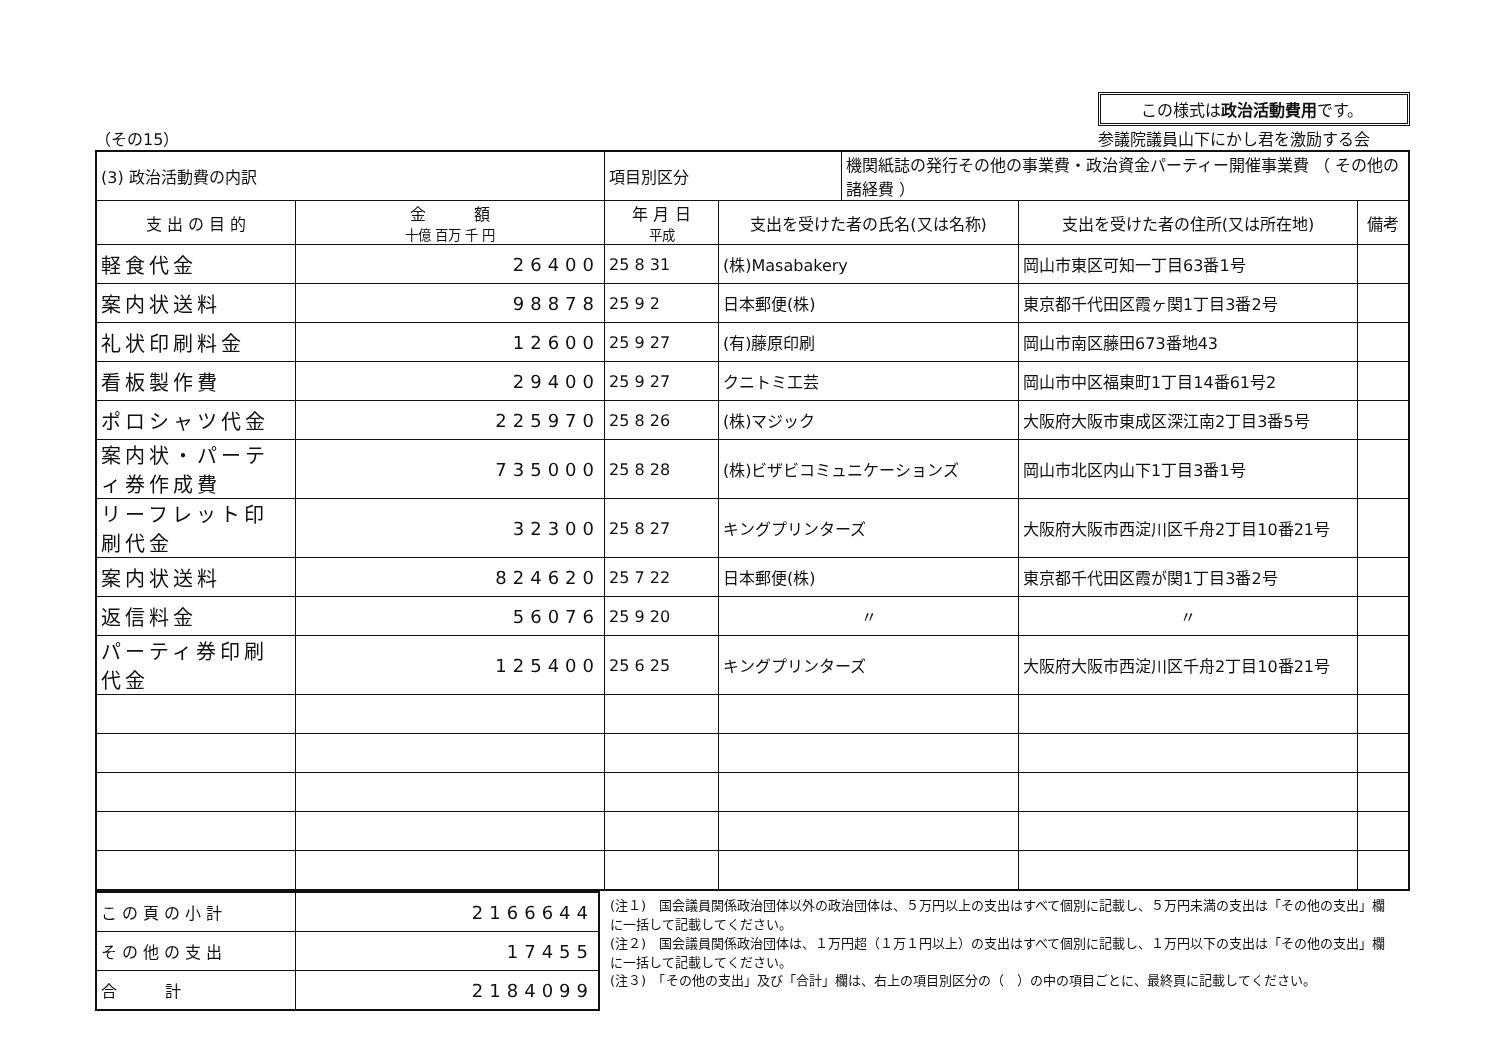（その15）
この様式は政治活動費用です。
参議院議員山下にかし君を激励する会
| (3) 政治活動費の内訳 | | 項目別区分 | | 機関紙誌の発行その他の事業費・政治資金パーティー開催事業費 （ その他の諸経費 ） | | |
| 支 出 の 目 的 | 金 額 十億 百万 千 円 | 年 月 日 平成 | 支出を受けた者の氏名(又は名称) | | 支出を受けた者の住所(又は所在地) | 備考 |
| 軽食代金 | 26400 | 25 8 31 | (株)Masabakery | | 岡山市東区可知一丁目63番1号 | |
| 案内状送料 | 98878 | 25 9 2 | 日本郵便(株) | | 東京都千代田区霞ヶ関1丁目3番2号 | |
| 礼状印刷料金 | 12600 | 25 9 27 | (有)藤原印刷 | | 岡山市南区藤田673番地43 | |
| 看板製作費 | 29400 | 25 9 27 | クニトミ工芸 | | 岡山市中区福東町1丁目14番61号2 | |
| ポロシャツ代金 | 225970 | 25 8 26 | (株)マジック | | 大阪府大阪市東成区深江南2丁目3番5号 | |
| 案内状・パーティ券作成費 | 735000 | 25 8 28 | (株)ビザビコミュニケーションズ | | 岡山市北区内山下1丁目3番1号 | |
| リーフレット印刷代金 | 32300 | 25 8 27 | キングプリンターズ | | 大阪府大阪市西淀川区千舟2丁目10番21号 | |
| 案内状送料 | 824620 | 25 7 22 | 日本郵便(株) | | 東京都千代田区霞が関1丁目3番2号 | |
| 返信料金 | 56076 | 25 9 20 | 〃 | | 〃 | |
| パーティ券印刷代金 | 125400 | 25 6 25 | キングプリンターズ | | 大阪府大阪市西淀川区千舟2丁目10番21号 | |
| こ の 頁 の 小 計 | 2166644 |
| そ の 他 の 支 出 | 17455 |
| 合 計 | 2184099 |
(注１)　国会議員関係政治団体以外の政治団体は、５万円以上の支出はすべて個別に記載し、５万円未満の支出は「その他の支出」欄に一括して記載してください。
(注２)　国会議員関係政治団体は、１万円超（１万１円以上）の支出はすべて個別に記載し、１万円以下の支出は「その他の支出」欄に一括して記載してください。
(注３)　「その他の支出」及び「合計」欄は、右上の項目別区分の（　）の中の項目ごとに、最終頁に記載してください。